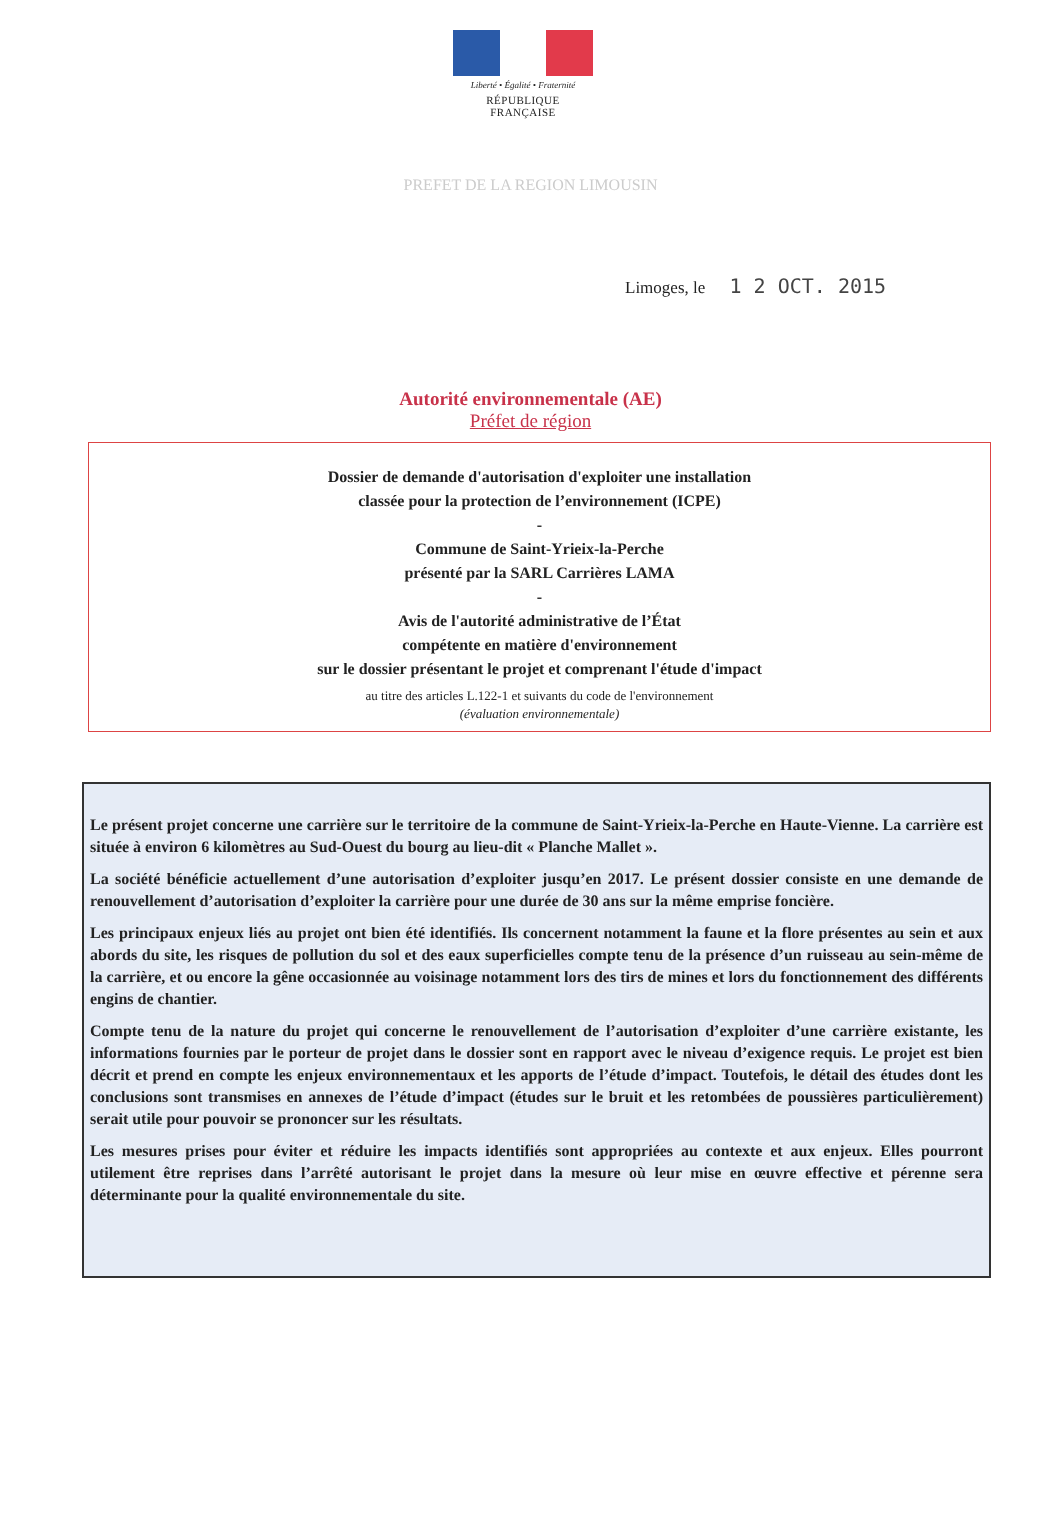Liberté • Égalité • Fraternité
RÉPUBLIQUE FRANÇAISE
PREFET DE LA REGION LIMOUSIN
Limoges, le 1 2 OCT. 2015
Autorité environnementale (AE)
Préfet de région
Dossier de demande d'autorisation d'exploiter une installation
classée pour la protection de l’environnement (ICPE)
-
Commune de Saint-Yrieix-la-Perche
présenté par la SARL Carrières LAMA
-
Avis de l'autorité administrative de l’État
compétente en matière d'environnement
sur le dossier présentant le projet et comprenant l'étude d'impact
au titre des articles L.122-1 et suivants du code de l'environnement
(évaluation environnementale)
Le présent projet concerne une carrière sur le territoire de la commune de Saint-Yrieix-la-Perche en Haute-Vienne. La carrière est située à environ 6 kilomètres au Sud-Ouest du bourg au lieu-dit « Planche Mallet ».
La société bénéficie actuellement d’une autorisation d’exploiter jusqu’en 2017. Le présent dossier consiste en une demande de renouvellement d’autorisation d’exploiter la carrière pour une durée de 30 ans sur la même emprise foncière.
Les principaux enjeux liés au projet ont bien été identifiés. Ils concernent notamment la faune et la flore présentes au sein et aux abords du site, les risques de pollution du sol et des eaux superficielles compte tenu de la présence d’un ruisseau au sein-même de la carrière, et ou encore la gêne occasionnée au voisinage notamment lors des tirs de mines et lors du fonctionnement des différents engins de chantier.
Compte tenu de la nature du projet qui concerne le renouvellement de l’autorisation d’exploiter d’une carrière existante, les informations fournies par le porteur de projet dans le dossier sont en rapport avec le niveau d’exigence requis. Le projet est bien décrit et prend en compte les enjeux environnementaux et les apports de l’étude d’impact. Toutefois, le détail des études dont les conclusions sont transmises en annexes de l’étude d’impact (études sur le bruit et les retombées de poussières particulièrement) serait utile pour pouvoir se prononcer sur les résultats.
Les mesures prises pour éviter et réduire les impacts identifiés sont appropriées au contexte et aux enjeux. Elles pourront utilement être reprises dans l’arrêté autorisant le projet dans la mesure où leur mise en œuvre effective et pérenne sera déterminante pour la qualité environnementale du site.